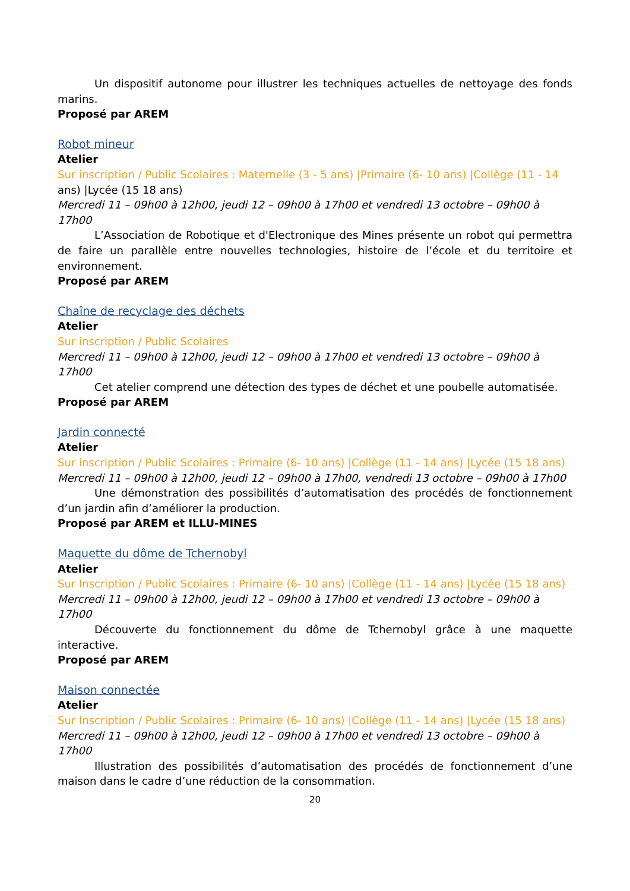Un dispositif autonome pour illustrer les techniques actuelles de nettoyage des fonds marins.
Proposé par AREM
Robot mineur
Atelier
Sur inscription / Public Scolaires : Maternelle (3 - 5 ans) |Primaire (6- 10 ans) |Collège (11 - 14 ans) |Lycée (15 18 ans)
Mercredi 11 – 09h00 à 12h00, jeudi 12 – 09h00 à 17h00 et vendredi 13 octobre – 09h00 à 17h00
L’Association de Robotique et d'Electronique des Mines présente un robot qui permettra de faire un parallèle entre nouvelles technologies, histoire de l’école et du territoire et environnement.
Proposé par AREM
Chaîne de recyclage des déchets
Atelier
Sur inscription / Public Scolaires
Mercredi 11 – 09h00 à 12h00, jeudi 12 – 09h00 à 17h00 et vendredi 13 octobre – 09h00 à 17h00
Cet atelier comprend une détection des types de déchet et une poubelle automatisée.
Proposé par AREM
Jardin connecté
Atelier
Sur inscription / Public Scolaires : Primaire (6- 10 ans) |Collège (11 - 14 ans) |Lycée (15 18 ans)
Mercredi 11 – 09h00 à 12h00, jeudi 12 – 09h00 à 17h00, vendredi 13 octobre – 09h00 à 17h00
Une démonstration des possibilités d’automatisation des procédés de fonctionnement d’un jardin afin d’améliorer la production.
Proposé par AREM et ILLU-MINES
Maquette du dôme de Tchernobyl
Atelier
Sur Inscription / Public Scolaires : Primaire (6- 10 ans) |Collège (11 - 14 ans) |Lycée (15 18 ans)
Mercredi 11 – 09h00 à 12h00, jeudi 12 – 09h00 à 17h00 et vendredi 13 octobre – 09h00 à 17h00
Découverte du fonctionnement du dôme de Tchernobyl grâce à une maquette interactive.
Proposé par AREM
Maison connectée
Atelier
Sur Inscription / Public Scolaires : Primaire (6- 10 ans) |Collège (11 - 14 ans) |Lycée (15 18 ans)
Mercredi 11 – 09h00 à 12h00, jeudi 12 – 09h00 à 17h00 et vendredi 13 octobre – 09h00 à 17h00
Illustration des possibilités d’automatisation des procédés de fonctionnement d’une maison dans le cadre d’une réduction de la consommation.
20